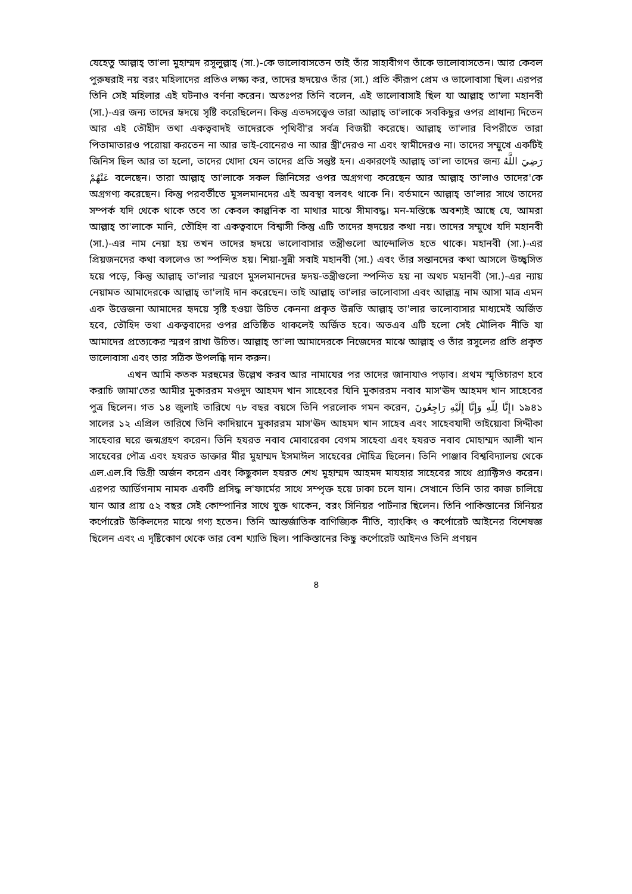যেহেতু আল্লাহ্ তা'লা মুহাম্মদ রসূলুল্লাহ্ (সা.)-কে ভালোবাসতেন তাই তাঁর সাহাবীগণ তাঁকে ভালোবাসতেন। আর কেবল পুরুষরাই নয় বরং মহিলাদের প্রতিও লক্ষ্য কর, তাদের হৃদয়েও তাঁর (সা.) প্রতি কীরূপ প্রেম ও ভালোবাসা ছিল। এরপর তিনি সেই মহিলার এই ঘটনাও বর্ণনা করেন। অতঃপর তিনি বলেন, এই ভালোবাসাই ছিল যা আল্লাহ্ তা'লা মহানবী (সা.)-এর জন্য তাদের হৃদয়ে সৃষ্টি করেছিলেন। কিন্তু এতদসত্ত্বেও তারা আল্লাহ্ তা'লাকে সবকিছুর ওপর প্রাধান্য দিতেন আর এই তৌহীদ তথা একত্ববাদই তাদেরকে পৃথিবী'র সর্বত্র বিজয়ী করেছে। আল্লাহ্ তা'লার বিপরীতে তারা পিতামাতারও পরোয়া করতেন না আর ভাই-বোনেরও না আর স্ত্রী'দেরও না এবং স্বামীদেরও না। তাদের সম্মুখে একটিই জিনিস ছিল আর তা হলো, তাদের খোদা যেন তাদের প্রতি সন্তুষ্ট হন। একারণেই আল্লাহ্ তা'লা তাদের জন্য رَضِيَ اللَّهُ عَنْهُمْ বলেছেন। তারা আল্লাহ্ তা'লাকে সকল জিনিসের ওপর অগ্রগণ্য করেছেন আর আল্লাহ্ তা'লাও তাদের'কে অগ্রগণ্য করেছেন। কিন্তু পরবর্তীতে মুসলমানদের এই অবস্থা বলবৎ থাকে নি। বর্তমানে আল্লাহ্ তা'লার সাথে তাদের সম্পর্ক যদি থেকে থাকে তবে তা কেবল কাল্পনিক বা মাথার মাঝে সীমাবদ্ধ। মন-মস্তিষ্কে অবশ্যই আছে যে, আমরা আল্লাহ্ তা'লাকে মানি, তৌহিদ বা একত্ববাদে বিশ্বাসী কিন্তু এটি তাদের হৃদয়ের কথা নয়। তাদের সম্মুখে যদি মহানবী (সা.)-এর নাম নেয়া হয় তখন তাদের হৃদয়ে ভালোবাসার তন্ত্রীগুলো আন্দোলিত হতে থাকে। মহানবী (সা.)-এর প্রিয়জনদের কথা বললেও তা স্পন্দিত হয়। শিয়া-সুন্নী সবাই মহানবী (সা.) এবং তাঁর সন্তানদের কথা আসলে উচ্ছ্বসিত হয়ে পড়ে, কিন্তু আল্লাহ্ তা'লার স্মরণে মুসলমানদের হৃদয়-তন্ত্রীগুলো স্পন্দিত হয় না অথচ মহানবী (সা.)-এর ন্যায় নেয়ামত আমাদেরকে আল্লাহ্ তা'লাই দান করেছেন। তাই আল্লাহ্ তা'লার ভালোবাসা এবং আল্লাহ্র নাম আসা মাত্র এমন এক উত্তেজনা আমাদের হৃদয়ে সৃষ্টি হওয়া উচিত কেননা প্রকৃত উন্নতি আল্লাহ্ তা'লার ভালোবাসার মাধ্যমেই অর্জিত হবে, তৌহিদ তথা একত্ববাদের ওপর প্রতিষ্ঠিত থাকলেই অর্জিত হবে। অতএব এটি হলো সেই মৌলিক নীতি যা আমাদের প্রত্যেকের স্মরণ রাখা উচিত। আল্লাহ্ তা'লা আমাদেরকে নিজেদের মাঝে আল্লাহ্ ও তাঁর রসূলের প্রতি প্রকৃত ভালোবাসা এবং তার সঠিক উপলব্ধি দান করুন।
এখন আমি কতক মরহুমের উল্লেখ করব আর নামাযের পর তাদের জানাযাও পড়াব। প্রথম স্মৃতিচারণ হবে করাচি জামা'তের আমীর মুকাররম মওদুদ আহমদ খান সাহেবের যিনি মুকাররম নবাব মাস'ঊদ আহমদ খান সাহেবের পুত্র ছিলেন। গত ১৪ জুলাই তারিখে ৭৮ বছর বয়সে তিনি পরলোক গমন করেন, إِنَّا لِلّهِ وَإِنَّا إِلَيْهِ رَاجِعُونَ। ১৯৪১ সালের ১২ এপ্রিল তারিখে তিনি কাদিয়ানে মুকাররম মাস'ঊদ আহমদ খান সাহেব এবং সাহেবযাদী তাইয়্যেবা সিদ্দীকা সাহেবার ঘরে জন্মগ্রহণ করেন। তিনি হযরত নবাব মোবারেকা বেগম সাহেবা এবং হযরত নবাব মোহাম্মদ আলী খান সাহেবের পৌত্র এবং হযরত ডাক্তার মীর মুহাম্মদ ইসমাঈল সাহেবের দৌহিত্র ছিলেন। তিনি পাঞ্জাব বিশ্ববিদ্যালয় থেকে এল.এল.বি ডিগ্রী অর্জন করেন এবং কিছুকাল হযরত শেখ মুহাম্মদ আহমদ মাযহার সাহেবের সাথে প্র্যাক্টিসও করেন। এরপর আর্ডিগনাম নামক একটি প্রসিদ্ধ ল'ফার্মের সাথে সম্পৃক্ত হয়ে ঢাকা চলে যান। সেখানে তিনি তার কাজ চালিয়ে যান আর প্রায় ৫২ বছর সেই কোম্পানির সাথে যুক্ত থাকেন, বরং সিনিয়র পার্টনার ছিলেন। তিনি পাকিস্তানের সিনিয়র কর্পোরেট উকিলদের মাঝে গণ্য হতেন। তিনি আন্তর্জাতিক বাণিজ্যিক নীতি, ব্যাংকিং ও কর্পোরেট আইনের বিশেষজ্ঞ ছিলেন এবং এ দৃষ্টিকোণ থেকে তার বেশ খ্যাতি ছিল। পাকিস্তানের কিছু কর্পোরেট আইনও তিনি প্রণয়ন
৪